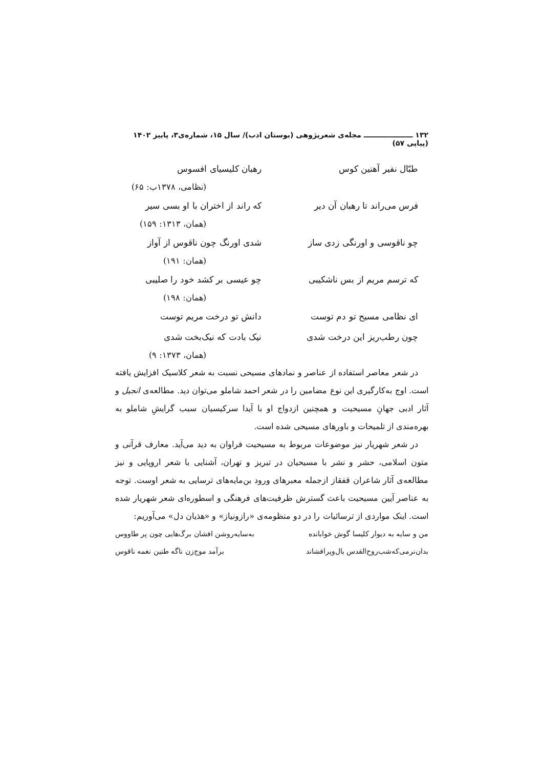۱۳۲ ــــــــــــــــــــ مجله‌ی شعرپژوهی (بوستان ادب)/ سال ۱۵، شماره‌ی۳، پاییز ۱۴۰۲ (پیاپی ۵۷)
طبّال نفیر آهنین کوس رهبان کلیسیای افسوس
(نظامی، ۱۳۷۸ب: ۶۵)
فرس می‌راند تا رهبان آن دیر که راند از اختران با او بسی سیر
(همان، ۱۳۱۳: ۱۵۹)
چو ناقوسی و اورنگی زدی ساز شدی اورنگ چون ناقوس از آواز
(همان: ۱۹۱)
که ترسم مریم از بس ناشکیبی چو عیسی بر کشد خود را صلیبی
(همان: ۱۹۸)
ای نظامی مسیح تو دم توست دانش تو درخت مریم توست
چون رطب‌ریز این درخت شدی نیک بادت که نیک‌بخت شدی
(همان، ۱۳۷۳: ۹)
در شعر معاصر استفاده از عناصر و نمادهای مسیحی نسبت به شعر کلاسیک افزایش یافته است. اوج به‌کارگیری این نوع مضامین را در شعر احمد شاملو می‌توان دید. مطالعه‌ی انجیل و آثار ادبی جهانِ مسیحیت و همچنین ازدواج او با آیدا سرکیسیان سبب گرایشِ شاملو به بهره‌مندی از تلمیحات و باورهای مسیحی شده است.
در شعر شهریار نیز موضوعات مربوط به مسیحیت فراوان به دید می‌آید. معارف قرآنی و متون اسلامی، حشر و نشر با مسیحیان در تبریز و تهران، آشنایی با شعر اروپایی و نیز مطالعه‌ی آثار شاعران قفقاز ازجمله معبرهای ورود بن‌مایه‌های ترسایی به شعر اوست. توجه به عناصر آیین مسیحیت باعث گسترش ظرفیت‌های فرهنگی و اسطوره‌ای شعر شهریار شده است. اینک مواردی از ترسائیات را در دو منظومه‌ی «رازونیاز» و «هذیان دل» می‌آوریم:
من و سایه به دیوار کلیسا گوش خوابانده به‌سایه‌روشن افشان برگ‌هایی چون پر طاووس
بدان‌نرمی‌که‌شب‌روح‌القدس بال‌وپرافشاند برآمد موج‌زن ناگه طنین نغمه ناقوس